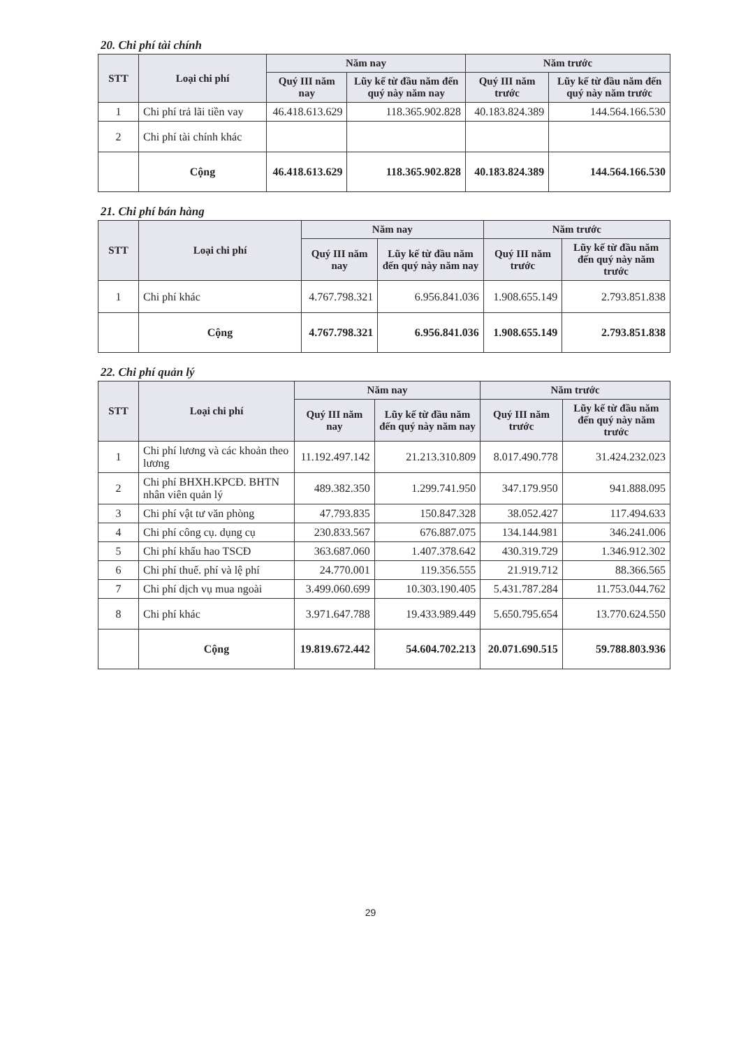20. Chi phí tài chính
| STT | Loại chi phí | Năm nay | | Năm trước | |
| --- | --- | --- | --- | --- | --- |
| | | Quý III năm nay | Lũy kế từ đầu năm đến quý này năm nay | Quý III năm trước | Lũy kế từ đầu năm đến quý này năm trước |
| 1 | Chi phí trả lãi tiền vay | 46.418.613.629 | 118.365.902.828 | 40.183.824.389 | 144.564.166.530 |
| 2 | Chi phí tài chính khác | | | | |
| | Cộng | 46.418.613.629 | 118.365.902.828 | 40.183.824.389 | 144.564.166.530 |
21. Chi phí bán hàng
| STT | Loại chi phí | Năm nay | | Năm trước | |
| --- | --- | --- | --- | --- | --- |
| | | Quý III năm nay | Lũy kế từ đầu năm đến quý này năm nay | Quý III năm trước | Lũy kế từ đầu năm đến quý này năm trước |
| 1 | Chi phí khác | 4.767.798.321 | 6.956.841.036 | 1.908.655.149 | 2.793.851.838 |
| | Cộng | 4.767.798.321 | 6.956.841.036 | 1.908.655.149 | 2.793.851.838 |
22. Chi phí quản lý
| STT | Loại chi phí | Năm nay | | Năm trước | |
| --- | --- | --- | --- | --- | --- |
| | | Quý III năm nay | Lũy kế từ đầu năm đến quý này năm nay | Quý III năm trước | Lũy kế từ đầu năm đến quý này năm trước |
| 1 | Chi phí lương và các khoản theo lương | 11.192.497.142 | 21.213.310.809 | 8.017.490.778 | 31.424.232.023 |
| 2 | Chi phí BHXH.KPCĐ. BHTN nhân viên quản lý | 489.382.350 | 1.299.741.950 | 347.179.950 | 941.888.095 |
| 3 | Chi phí vật tư văn phòng | 47.793.835 | 150.847.328 | 38.052.427 | 117.494.633 |
| 4 | Chi phí công cụ. dụng cụ | 230.833.567 | 676.887.075 | 134.144.981 | 346.241.006 |
| 5 | Chi phí khấu hao TSCĐ | 363.687.060 | 1.407.378.642 | 430.319.729 | 1.346.912.302 |
| 6 | Chi phí thuế. phí và lệ phí | 24.770.001 | 119.356.555 | 21.919.712 | 88.366.565 |
| 7 | Chi phí dịch vụ mua ngoài | 3.499.060.699 | 10.303.190.405 | 5.431.787.284 | 11.753.044.762 |
| 8 | Chi phí khác | 3.971.647.788 | 19.433.989.449 | 5.650.795.654 | 13.770.624.550 |
| | Cộng | 19.819.672.442 | 54.604.702.213 | 20.071.690.515 | 59.788.803.936 |
29